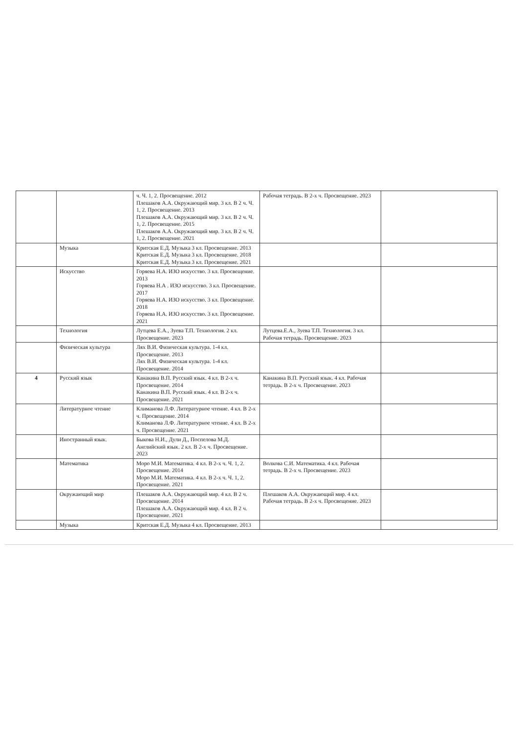| | | ч. Ч. 1, 2. Просвещение. 2012 Плешаков А.А. Окружающий мир. 3 кл. В 2 ч. Ч. 1, 2. Просвещение. 2013 Плешаков А.А. Окружающий мир. 3 кл. В 2 ч. Ч. 1, 2. Просвещение. 2015 Плешаков А.А. Окружающий мир. 3 кл. В 2 ч. Ч. 1, 2. Просвещение. 2021 | Рабочая тетрадь. В 2-х ч. Просвещение. 2023 | |
| | Музыка | Критская Е.Д. Музыка 3 кл. Просвещение. 2013 Критская Е.Д. Музыка 3 кл. Просвещение. 2018 Критская Е.Д. Музыка 3 кл. Просвещение. 2021 | | |
| | Искусство | Горяева Н.А. ИЗО искусство. 3 кл. Просвещение. 2013 Горяева Н.А . ИЗО искусство. 3 кл. Просвещение. 2017 Горяева Н.А. ИЗО искусство. 3 кл. Просвещение. 2018 Горяева Н.А. ИЗО искусство. 3 кл. Просвещение. 2021 | | |
| | Технология | Лутцева Е.А., Зуева Т.П. Технология. 2 кл. Просвещение. 2023 | Лутцева.Е.А., Зуева Т.П. Технология. 3 кл. Рабочая тетрадь. Просвещение. 2023 | |
| | Физическая культура | Лях В.И. Физическая культура. 1-4 кл. Просвещение. 2013 Лях В.И. Физическая культура. 1-4 кл. Просвещение. 2014 | | |
| 4 | Русский язык | Канакина В.П. Русский язык. 4 кл. В 2-х ч. Просвещение. 2014 Канакина В.П. Русский язык. 4 кл. В 2-х ч. Просвещение. 2021 | Канакина В.П. Русский язык. 4 кл. Рабочая тетрадь. В 2-х ч. Просвещение. 2023 | |
| | Литературное чтение | Климанова Л.Ф. Литературное чтение. 4 кл. В 2-х ч. Просвещение. 2014 Климанова Л.Ф. Литературное чтение. 4 кл. В 2-х ч. Просвещение. 2021 | | |
| | Иностранный язык. | Быкова Н.И., Дули Д., Поспелова М.Д. Английский язык. 2 кл. В 2-х ч. Просвещение. 2023 | | |
| | Математика | Моро М.И. Математика. 4 кл. В 2-х ч. Ч. 1, 2. Просвещение. 2014 Моро М.И. Математика. 4 кл. В 2-х ч. Ч. 1, 2. Просвещение. 2021 | Волкова С.И. Математика. 4 кл. Рабочая тетрадь. В 2-х ч. Просвещение. 2023 | |
| | Окружающий мир | Плешаков А.А. Окружающий мир. 4 кл. В 2 ч. Просвещение. 2014 Плешаков А.А. Окружающий мир. 4 кл. В 2 ч. Просвещение. 2021 | Плешаков А.А. Окружающий мир. 4 кл. Рабочая тетрадь. В 2-х ч. Просвещение. 2023 | |
| | Музыка | Критская Е.Д. Музыка 4 кл. Просвещение. 2013 | | |